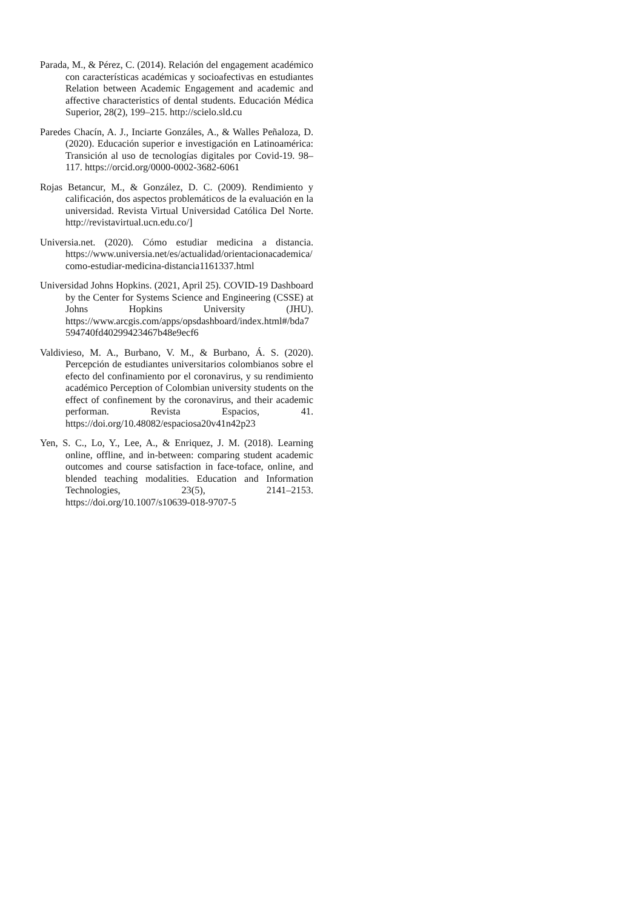Parada, M., & Pérez, C. (2014). Relación del engagement académico con características académicas y socioafectivas en estudiantes Relation between Academic Engagement and academic and affective characteristics of dental students. Educación Médica Superior, 28(2), 199–215. http://scielo.sld.cu
Paredes Chacín, A. J., Inciarte Gonzáles, A., & Walles Peñaloza, D. (2020). Educación superior e investigación en Latinoamérica: Transición al uso de tecnologías digitales por Covid-19. 98–117. https://orcid.org/0000-0002-3682-6061
Rojas Betancur, M., & González, D. C. (2009). Rendimiento y calificación, dos aspectos problemáticos de la evaluación en la universidad. Revista Virtual Universidad Católica Del Norte. http://revistavirtual.ucn.edu.co/]
Universia.net. (2020). Cómo estudiar medicina a distancia. https://www.universia.net/es/actualidad/orientacionacademica/como-estudiar-medicina-distancia1161337.html
Universidad Johns Hopkins. (2021, April 25). COVID-19 Dashboard by the Center for Systems Science and Engineering (CSSE) at Johns Hopkins University (JHU). https://www.arcgis.com/apps/opsdashboard/index.html#/bda7594740fd40299423467b48e9ecf6
Valdivieso, M. A., Burbano, V. M., & Burbano, Á. S. (2020). Percepción de estudiantes universitarios colombianos sobre el efecto del confinamiento por el coronavirus, y su rendimiento académico Perception of Colombian university students on the effect of confinement by the coronavirus, and their academic performan. Revista Espacios, 41. https://doi.org/10.48082/espaciosa20v41n42p23
Yen, S. C., Lo, Y., Lee, A., & Enriquez, J. M. (2018). Learning online, offline, and in-between: comparing student academic outcomes and course satisfaction in face-toface, online, and blended teaching modalities. Education and Information Technologies, 23(5), 2141–2153. https://doi.org/10.1007/s10639-018-9707-5